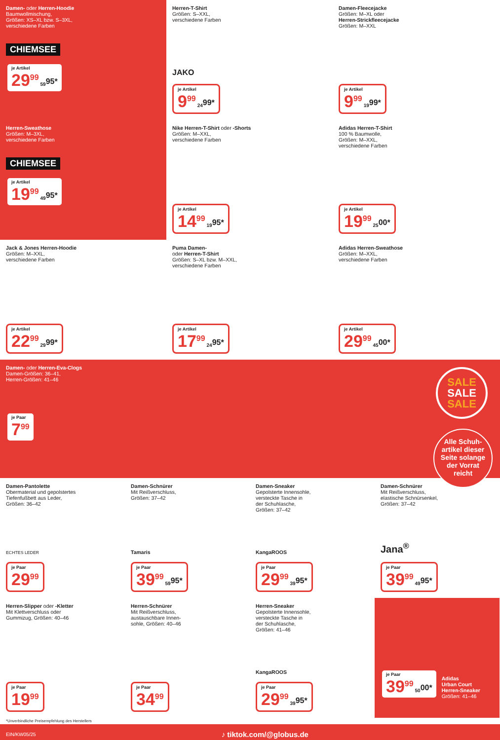Damen- oder Herren-Hoodie
Baumwollmischung,
Größen: XS–XL bzw. S–3XL,
verschiedene Farben
CHIEMSEE
je Artikel 29<sup>99</sup> 59<sup>95*</sup>
Herren-T-Shirt
Größen: S–XXL,
verschiedene Farben
JAKO
je Artikel 9<sup>99</sup> 24<sup>99*</sup>
Damen-Fleecejacke
Größen: M–XL oder
Herren-Strickfleecejacke
Größen: M–XXL
je Artikel 9<sup>99</sup> 19<sup>99*</sup>
Herren-Sweathose
Größen: M–3XL,
verschiedene Farben
CHIEMSEE
je Artikel 19<sup>99</sup> 49<sup>95*</sup>
Nike Herren-T-Shirt oder -Shorts
Größen: M–XXL,
verschiedene Farben
je Artikel 14<sup>99</sup> 19<sup>95*</sup>
Adidas Herren-T-Shirt
100 % Baumwolle,
Größen: M–XXL,
verschiedene Farben
je Artikel 19<sup>99</sup> 25<sup>00*</sup>
Jack & Jones Herren-Hoodie
Größen: M–XXL,
verschiedene Farben
je Artikel 22<sup>99</sup> 29<sup>99*</sup>
Puma Damen-
oder Herren-T-Shirt
Größen: S–XL bzw. M–XXL,
verschiedene Farben
je Artikel 17<sup>99</sup> 24<sup>95*</sup>
Adidas Herren-Sweathose
Größen: M–XXL,
verschiedene Farben
je Artikel 29<sup>99</sup> 45<sup>00*</sup>
Damen- oder Herren-Eva-Clogs
Damen-Größen: 36–41,
Herren-Größen: 41–46
je Paar 7<sup>99</sup>
SALE
SALE
SALE
Alle Schuh-
artikel dieser
Seite solange
der Vorrat
reicht
Damen-Pantolette
Obermaterial und gepolstertes
Tiefenfußbett aus Leder,
Größen: 36–42
ECHTES LEDER
je Paar 29<sup>99</sup>
Damen-Schnürer
Mit Reißverschluss,
Größen: 37–42
Tamaris
je Paar 39<sup>99</sup> 59<sup>95*</sup>
Damen-Sneaker
Gepolsterte Innensohle,
versteckte Tasche in
der Schuhlasche,
Größen: 37–42
KangaROOS
je Paar 29<sup>99</sup> 39<sup>95*</sup>
Damen-Schnürer
Mit Reißverschluss,
elastische Schnürsenkel,
Größen: 37–42
Jana<sup>®</sup>
je Paar 39<sup>99</sup> 49<sup>95*</sup>
Herren-Slipper oder -Kletter
Mit Klettverschluss oder
Gummizug, Größen: 40–46
je Paar 19<sup>99</sup>
Herren-Schnürer
Mit Reißverschluss,
austauschbare Innen-
sohle, Größen: 40–46
je Paar 34<sup>99</sup>
Herren-Sneaker
Gepolsterte Innensohle,
versteckte Tasche in
der Schuhlasche,
Größen: 41–46
KangaROOS
je Paar 29<sup>99</sup> 39<sup>95*</sup>
je Paar 39<sup>99</sup> 50<sup>00*</sup>
Adidas
Urban Court
Herren-Sneaker
Größen: 41–46
*Unverbindliche Preisempfehlung des Herstellers
EIN/KW05/25 ♪ tiktok.com/@globus.de